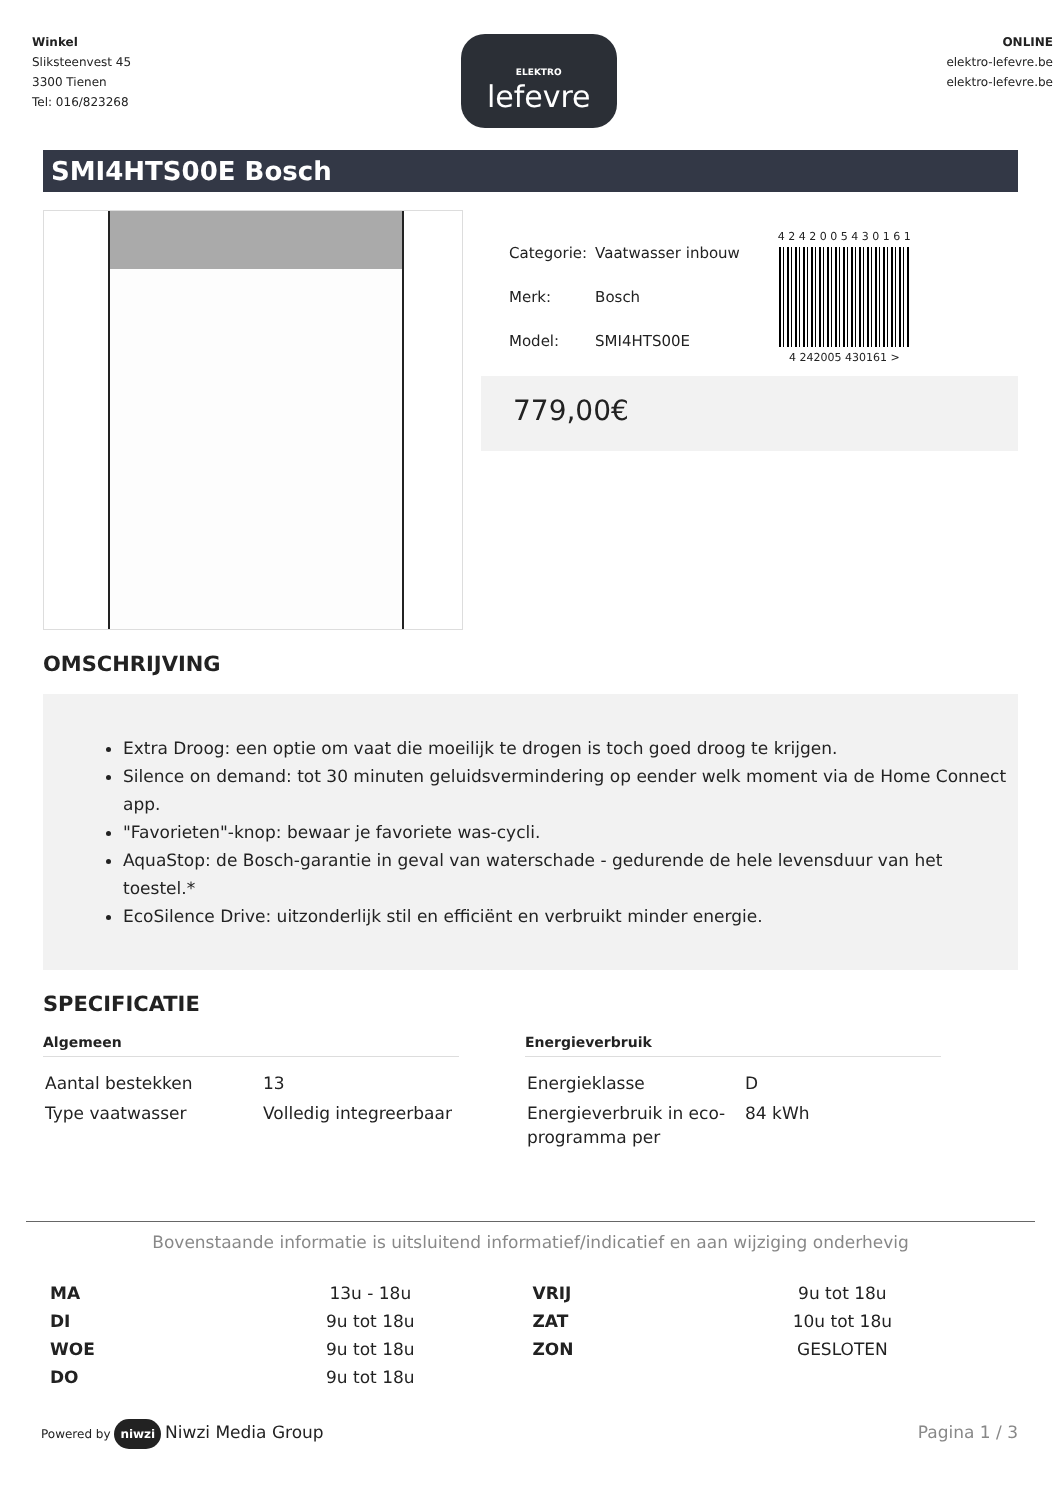Winkel
Sliksteenvest 45
3300 Tienen
Tel: 016/823268
ELEKTRO
lefevre
ONLINE
elektro-lefevre.be
elektro-lefevre.be
SMI4HTS00E Bosch
| Categorie: | Vaatwasser inbouw |
| Merk: | Bosch |
| Model: | SMI4HTS00E |
4 2 4 2 0 0 5 4 3 0 1 6 1
4 242005 430161 >
779,00€
OMSCHRIJVING
Extra Droog: een optie om vaat die moeilijk te drogen is toch goed droog te krijgen.
Silence on demand: tot 30 minuten geluidsvermindering op eender welk moment via de Home Connect app.
"Favorieten"-knop: bewaar je favoriete was-cycli.
AquaStop: de Bosch-garantie in geval van waterschade - gedurende de hele levensduur van het toestel.*
EcoSilence Drive: uitzonderlijk stil en efficiënt en verbruikt minder energie.
SPECIFICATIE
Algemeen
| Aantal bestekken | 13 |
| Type vaatwasser | Volledig integreerbaar |
Energieverbruik
| Energieklasse | D |
| Energieverbruik in eco-programma per | 84 kWh |
Bovenstaande informatie is uitsluitend informatief/indicatief en aan wijziging onderhevig
| MA | 13u - 18u |
| DI | 9u tot 18u |
| WOE | 9u tot 18u |
| DO | 9u tot 18u |
| VRIJ | 9u tot 18u |
| ZAT | 10u tot 18u |
| ZON | GESLOTEN |
Powered by niwzi Niwzi Media Group
Pagina 1 / 3